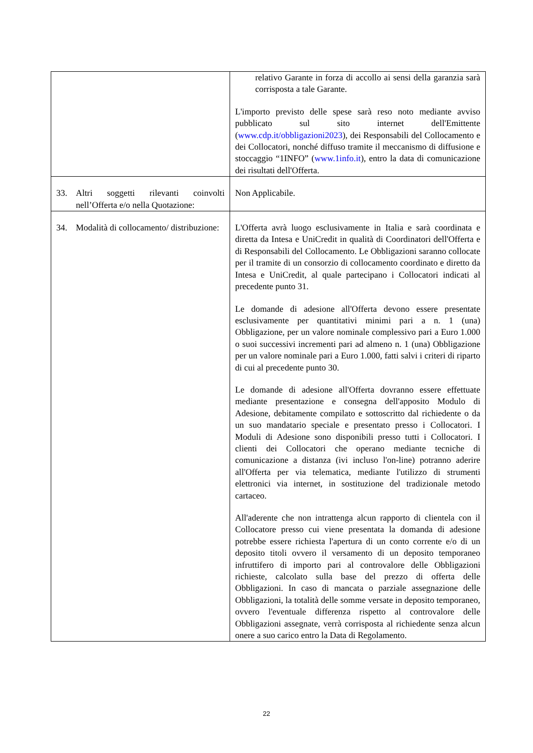| | relativo Garante in forza di accollo ai sensi della garanzia sarà corrisposta a tale Garante. L'importo previsto delle spese sarà reso noto mediante avviso pubblicato sul sito internet dell'Emittente ( www.cdp.it/obbligazioni2023 ), dei Responsabili del Collocamento e dei Collocatori, nonché diffuso tramite il meccanismo di diffusione e stoccaggio “1INFO” ( www.1info.it ), entro la data di comunicazione dei risultati dell'Offerta. |
| 33. Altri soggetti rilevanti coinvolti nell’Offerta e/o nella Quotazione: | Non Applicabile. |
| 34. Modalità di collocamento/ distribuzione: | L'Offerta avrà luogo esclusivamente in Italia e sarà coordinata e diretta da Intesa e UniCredit in qualità di Coordinatori dell'Offerta e di Responsabili del Collocamento. Le Obbligazioni saranno collocate per il tramite di un consorzio di collocamento coordinato e diretto da Intesa e UniCredit, al quale partecipano i Collocatori indicati al precedente punto 31. Le domande di adesione all'Offerta devono essere presentate esclusivamente per quantitativi minimi pari a n. 1 (una) Obbligazione, per un valore nominale complessivo pari a Euro 1.000 o suoi successivi incrementi pari ad almeno n. 1 (una) Obbligazione per un valore nominale pari a Euro 1.000, fatti salvi i criteri di riparto di cui al precedente punto 30. Le domande di adesione all'Offerta dovranno essere effettuate mediante presentazione e consegna dell'apposito Modulo di Adesione, debitamente compilato e sottoscritto dal richiedente o da un suo mandatario speciale e presentato presso i Collocatori. I Moduli di Adesione sono disponibili presso tutti i Collocatori. I clienti dei Collocatori che operano mediante tecniche di comunicazione a distanza (ivi incluso l'on-line) potranno aderire all'Offerta per via telematica, mediante l'utilizzo di strumenti elettronici via internet, in sostituzione del tradizionale metodo cartaceo. All'aderente che non intrattenga alcun rapporto di clientela con il Collocatore presso cui viene presentata la domanda di adesione potrebbe essere richiesta l'apertura di un conto corrente e/o di un deposito titoli ovvero il versamento di un deposito temporaneo infruttifero di importo pari al controvalore delle Obbligazioni richieste, calcolato sulla base del prezzo di offerta delle Obbligazioni. In caso di mancata o parziale assegnazione delle Obbligazioni, la totalità delle somme versate in deposito temporaneo, ovvero l'eventuale differenza rispetto al controvalore delle Obbligazioni assegnate, verrà corrisposta al richiedente senza alcun onere a suo carico entro la Data di Regolamento. |
22